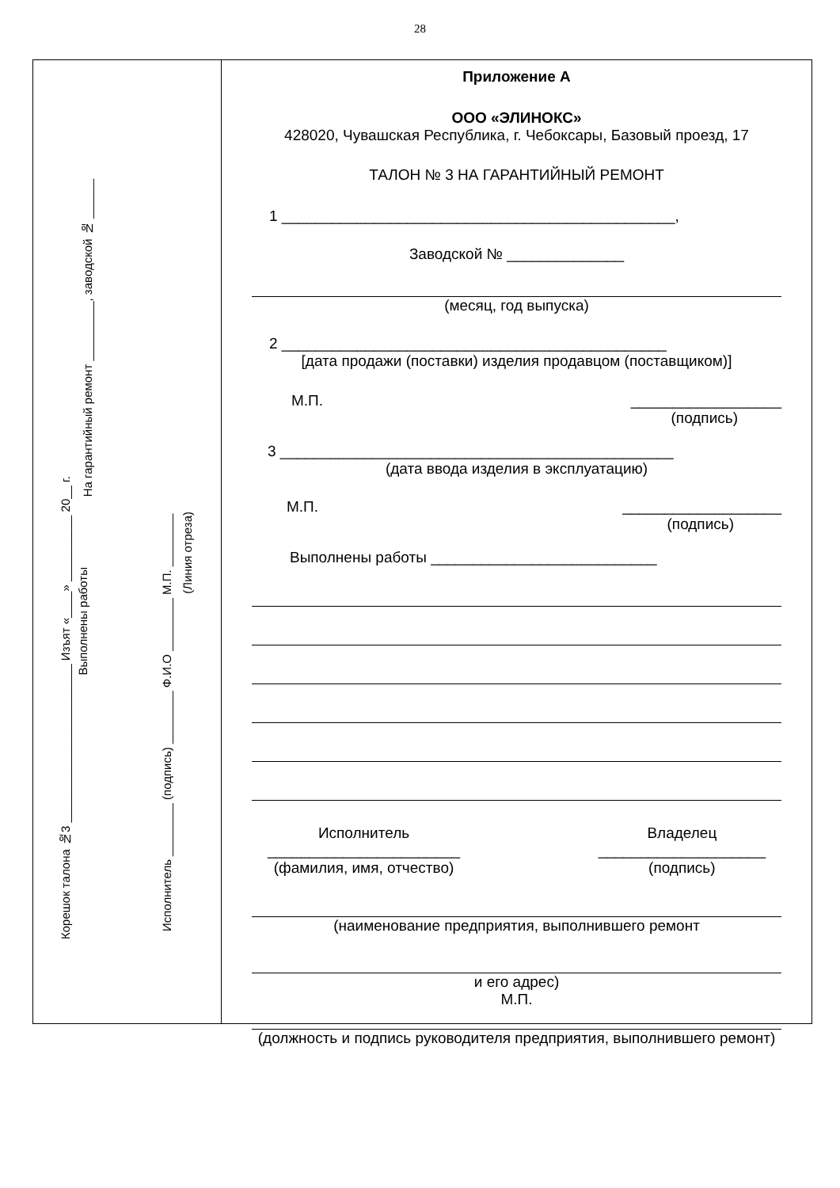28
Корешок талона №3 ________________________ Изъят «____» __________ 20__ г.
Выполнены работы
На гарантийный ремонт _________, заводской № ______
Исполнитель ________ (подпись) ________ Ф.И.О ________ М.П. ________
(Линия отреза)
Приложение А
ООО «ЭЛИНОКС»
428020, Чувашская Республика, г. Чебоксары, Базовый проезд, 17
ТАЛОН № 3 НА ГАРАНТИЙНЫЙ РЕМОНТ
1 _______________________________________________,
Заводской № ______________
(месяц, год выпуска)
2 ______________________________________________
[дата продажи (поставки) изделия продавцом (поставщиком)]
М.П. __________________
(подпись)
3 _______________________________________________
(дата ввода изделия в эксплуатацию)
М.П. ___________________
(подпись)
Выполнены работы ___________________________
Исполнитель
_______________________
(фамилия, имя, отчество)
Владелец
____________________
(подпись)
(наименование предприятия, выполнившего ремонт
и его адрес)
М.П.
(должность и подпись руководителя предприятия, выполнившего ремонт)